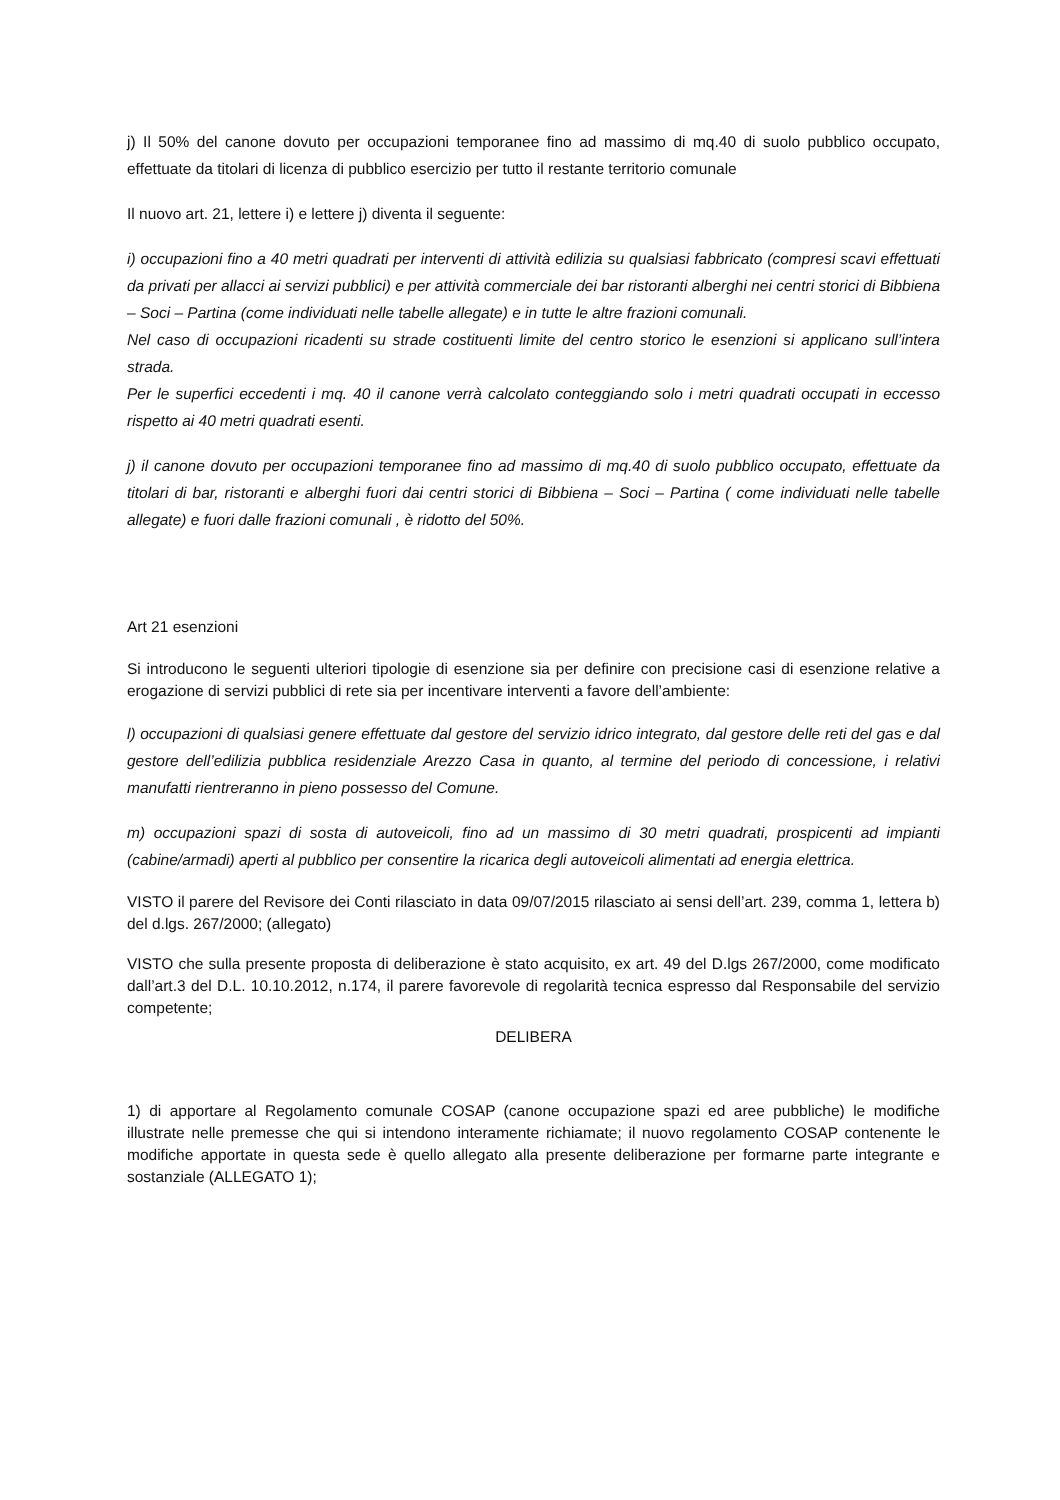j) Il 50% del canone dovuto per occupazioni temporanee fino ad massimo di mq.40 di suolo pubblico occupato, effettuate da titolari di licenza di pubblico esercizio per tutto il restante territorio comunale
Il nuovo art. 21, lettere i) e lettere j) diventa il seguente:
i) occupazioni fino a 40 metri quadrati per interventi di attività edilizia su qualsiasi fabbricato (compresi scavi effettuati da privati per allacci ai servizi pubblici) e per attività commerciale dei bar ristoranti alberghi nei centri storici di Bibbiena – Soci – Partina (come individuati nelle tabelle allegate) e in tutte le altre frazioni comunali.
Nel caso di occupazioni ricadenti su strade costituenti limite del centro storico le esenzioni si applicano sull’intera strada.
Per le superfici eccedenti i mq. 40 il canone verrà calcolato conteggiando solo i metri quadrati occupati in eccesso rispetto ai 40 metri quadrati esenti.
j) il canone dovuto per occupazioni temporanee fino ad massimo di mq.40 di suolo pubblico occupato, effettuate da titolari di bar, ristoranti e alberghi fuori dai centri storici di Bibbiena – Soci – Partina ( come individuati nelle tabelle allegate) e fuori dalle frazioni comunali , è ridotto del 50%.
Art 21 esenzioni
Si introducono le seguenti ulteriori tipologie di esenzione sia per definire con precisione casi di esenzione relative a erogazione di servizi pubblici di rete sia per incentivare interventi a favore dell’ambiente:
l) occupazioni di qualsiasi genere effettuate dal gestore del servizio idrico integrato, dal gestore delle reti del gas e dal gestore dell’edilizia pubblica residenziale Arezzo Casa in quanto, al termine del periodo di concessione, i relativi manufatti rientreranno in pieno possesso del Comune.
m) occupazioni spazi di sosta di autoveicoli, fino ad un massimo di 30 metri quadrati, prospicenti ad impianti (cabine/armadi) aperti al pubblico per consentire la ricarica degli autoveicoli alimentati ad energia elettrica.
VISTO il parere del Revisore dei Conti rilasciato in data 09/07/2015 rilasciato ai sensi dell’art. 239, comma 1, lettera b) del d.lgs. 267/2000; (allegato)
VISTO che sulla presente proposta di deliberazione è stato acquisito, ex art. 49 del D.lgs 267/2000, come modificato dall’art.3 del D.L. 10.10.2012, n.174, il parere favorevole di regolarità tecnica espresso dal Responsabile del servizio competente;
DELIBERA
1) di apportare al Regolamento comunale COSAP (canone occupazione spazi ed aree pubbliche) le modifiche illustrate nelle premesse che qui si intendono interamente richiamate; il nuovo regolamento COSAP contenente le modifiche apportate in questa sede è quello allegato alla presente deliberazione per formarne parte integrante e sostanziale (ALLEGATO 1);